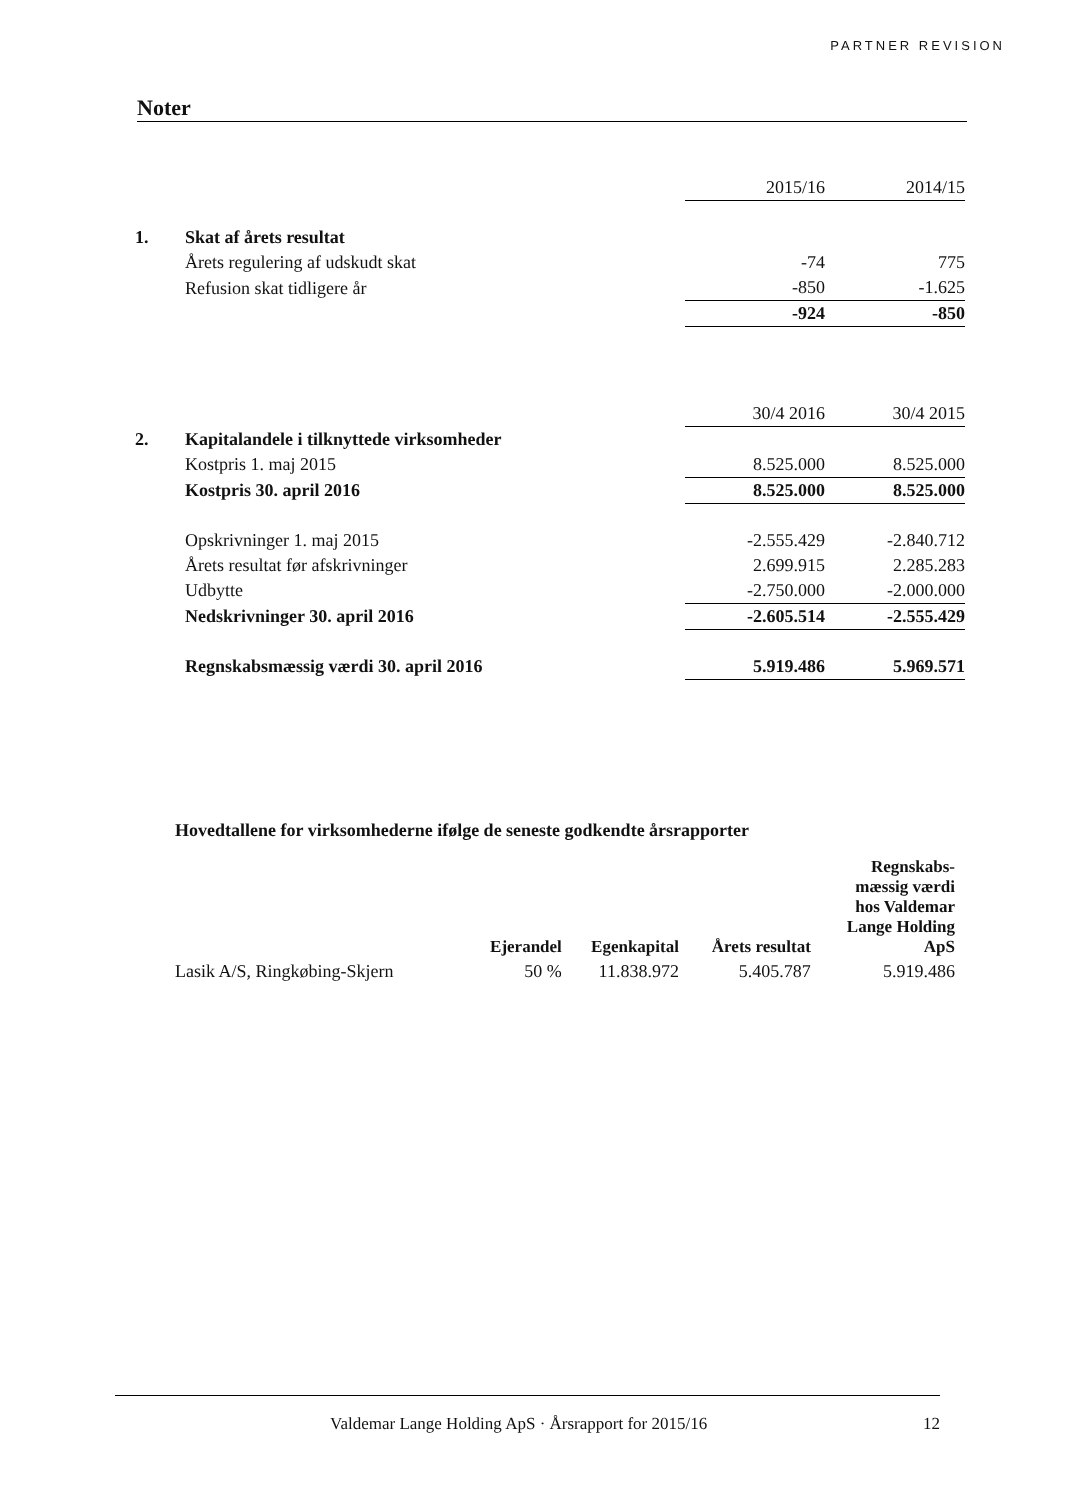PARTNER REVISION
Noter
| | | 2015/16 | 2014/15 |
| 1. | Skat af årets resultat | | |
| | Årets regulering af udskudt skat | -74 | 775 |
| | Refusion skat tidligere år | -850 | -1.625 |
| | | -924 | -850 |
| | | 30/4 2016 | 30/4 2015 |
| 2. | Kapitalandele i tilknyttede virksomheder | | |
| | Kostpris 1. maj 2015 | 8.525.000 | 8.525.000 |
| | Kostpris 30. april 2016 | 8.525.000 | 8.525.000 |
| | Opskrivninger 1. maj 2015 | -2.555.429 | -2.840.712 |
| | Årets resultat før afskrivninger | 2.699.915 | 2.285.283 |
| | Udbytte | -2.750.000 | -2.000.000 |
| | Nedskrivninger 30. april 2016 | -2.605.514 | -2.555.429 |
| | Regnskabsmæssig værdi 30. april 2016 | 5.919.486 | 5.969.571 |
Hovedtallene for virksomhederne ifølge de seneste godkendte årsrapporter
| | Ejerandel | Egenkapital | Årets resultat | Regnskabs- mæssig værdi hos Valdemar Lange Holding ApS |
| --- | --- | --- | --- | --- |
| Lasik A/S, Ringkøbing-Skjern | 50 % | 11.838.972 | 5.405.787 | 5.919.486 |
Valdemar Lange Holding ApS · Årsrapport for 2015/16 12